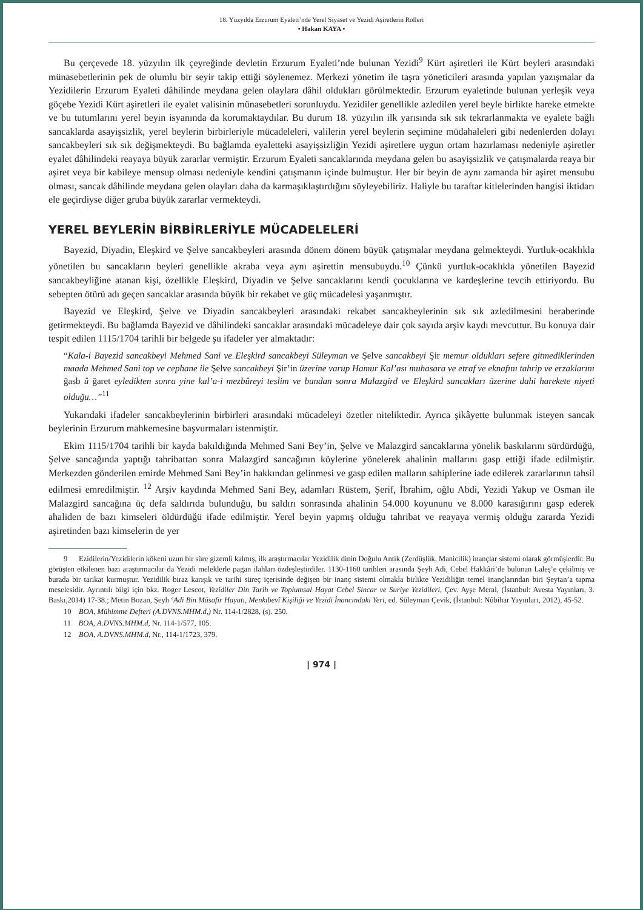18. Yüzyılda Erzurum Eyaleti’nde Yerel Siyaset ve Yezidi Aşiretlerin Rolleri
• Hakan KAYA •
Bu çerçevede 18. yüzyılın ilk çeyreğinde devletin Erzurum Eyaleti’nde bulunan Yezidi<sup>9</sup> Kürt aşiretleri ile Kürt beyleri arasındaki münasebetlerinin pek de olumlu bir seyir takip ettiği söylenemez. Merkezi yönetim ile taşra yöneticileri arasında yapılan yazışmalar da Yezidilerin Erzurum Eyaleti dâhilinde meydana gelen olaylara dâhil oldukları görülmektedir. Erzurum eyaletinde bulunan yerleşik veya göçebe Yezidi Kürt aşiretleri ile eyalet valisinin münasebetleri sorunluydu. Yezidiler genellikle azledilen yerel beyle birlikte hareke etmekte ve bu tutumlarını yerel beyin isyanında da korumaktaydılar. Bu durum 18. yüzyılın ilk yarısında sık sık tekrarlanmakta ve eyalete bağlı sancaklarda asayişsizlik, yerel beylerin birbirleriyle mücadeleleri, valilerin yerel beylerin seçimine müdahaleleri gibi nedenlerden dolayı sancakbeyleri sık sık değişmekteydi. Bu bağlamda eyaletteki asayişsizliğin Yezidi aşiretlere uygun ortam hazırlaması nedeniyle aşiretler eyalet dâhilindeki reayaya büyük zararlar vermiştir. Erzurum Eyaleti sancaklarında meydana gelen bu asayişsizlik ve çatışmalarda reaya bir aşiret veya bir kabileye mensup olması nedeniyle kendini çatışmanın içinde bulmuştur. Her bir beyin de aynı zamanda bir aşiret mensubu olması, sancak dâhilinde meydana gelen olayları daha da karmaşıklaştırdığını söyleyebiliriz. Haliyle bu taraftar kitlelerinden hangisi iktidarı ele geçirdiyse diğer gruba büyük zararlar vermekteydi.
YEREL BEYLERİN BİRBİRLERİYLE MÜCADELELERİ
Bayezid, Diyadin, Eleşkird ve Şelve sancakbeyleri arasında dönem dönem büyük çatışmalar meydana gelmekteydi. Yurtluk-ocaklıkla yönetilen bu sancakların beyleri genellikle akraba veya aynı aşirettin mensubuydu.<sup>10</sup> Çünkü yurtluk-ocaklıkla yönetilen Bayezid sancakbeyliğine atanan kişi, özellikle Eleşkird, Diyadin ve Şelve sancaklarını kendi çocuklarına ve kardeşlerine tevcih ettiriyordu. Bu sebepten ötürü adı geçen sancaklar arasında büyük bir rekabet ve güç mücadelesi yaşanmıştır.
Bayezid ve Eleşkird, Şelve ve Diyadin sancakbeyleri arasındaki rekabet sancakbeylerinin sık sık azledilmesini beraberinde getirmekteydi. Bu bağlamda Bayezid ve dâhilindeki sancaklar arasındaki mücadeleye dair çok sayıda arşiv kaydı mevcuttur. Bu konuya dair tespit edilen 1115/1704 tarihli bir belgede şu ifadeler yer almaktadır:
“Kala-i Bayezid sancakbeyi Mehmed Sani ve Eleşkird sancakbeyi Süleyman ve Şelve sancakbeyi Şir memur oldukları sefere gitmediklerinden maada Mehmed Sani top ve cephane ile Şelve sancakbeyi Şir’in üzerine varup Hamur Kal’ası muhasara ve etraf ve eknafını tahrip ve erzaklarını ğasb û ğaret eyledikten sonra yine kal’a-i mezbûreyi teslim ve bundan sonra Malazgird ve Eleşkird sancakları üzerine dahi harekete niyeti olduğu…”<sup>11</sup>
Yukarıdaki ifadeler sancakbeylerinin birbirleri arasındaki mücadeleyi özetler niteliktedir. Ayrıca şikâyette bulunmak isteyen sancak beylerinin Erzurum mahkemesine başvurmaları istenmiştir.
Ekim 1115/1704 tarihli bir kayda bakıldığında Mehmed Sani Bey’in, Şelve ve Malazgird sancaklarına yönelik baskılarını sürdürdüğü, Şelve sancağında yaptığı tahribattan sonra Malazgird sancağının köylerine yönelerek ahalinin mallarını gasp ettiği ifade edilmiştir. Merkezden gönderilen emirde Mehmed Sani Bey’in hakkından gelinmesi ve gasp edilen malların sahiplerine iade edilerek zararlarının tahsil edilmesi emredilmiştir. <sup>12</sup> Arşiv kaydında Mehmed Sani Bey, adamları Rüstem, Şerif, İbrahim, oğlu Abdi, Yezidi Yakup ve Osman ile Malazgird sancağına üç defa saldırıda bulunduğu, bu saldırı sonrasında ahalinin 54.000 koyununu ve 8.000 karasığırını gasp ederek ahaliden de bazı kimseleri öldürdüğü ifade edilmiştir. Yerel beyin yapmış olduğu tahribat ve reayaya vermiş olduğu zararda Yezidi aşiretinden bazı kimselerin de yer
9 Ezidilerin/Yezidilerin kökeni uzun bir süre gizemli kalmış, ilk araştırmacılar Yezidilik dinin Doğulu Antik (Zerdüşlük, Manicilik) inançlar sistemi olarak görmüşlerdir. Bu görüşten etkilenen bazı araştırmacılar da Yezidi meleklerle pagan ilahları özdeşleştirdiler. 1130-1160 tarihleri arasında Şeyh Adi, Cebel Hakkâri’de bulunan Laleş’e çekilmiş ve burada bir tarikat kurmuştur. Yezidilik biraz karışık ve tarihi süreç içerisinde değişen bir inanç sistemi olmakla birlikte Yezidiliğin temel inançlarından biri Şeytan’a tapma meselesidir. Ayrıntılı bilgi için bkz. Roger Lescot, Yezidiler Din Tarih ve Toplumsal Hayat Cebel Sincar ve Suriye Yezidileri, Çev. Ayşe Meral, (İstanbul: Avesta Yayınları, 3. Baskı,2014) 17-38.; Metin Bozan, Şeyh ‘Adi Bin Müsafir Hayatı, Menkıbevî Kişiliği ve Yezidi İnancındaki Yeri, ed. Süleyman Çevik, (İstanbul: Nûbihar Yayınları, 2012), 45-52.
10 BOA, Mühimme Defteri (A.DVNS.MHM.d,) Nr. 114-1/2828, (s). 250.
11 BOA, A.DVNS.MHM.d, Nr. 114-1/577, 105.
12 BOA, A.DVNS.MHM.d, Nr., 114-1/1723, 379.
| 974 |